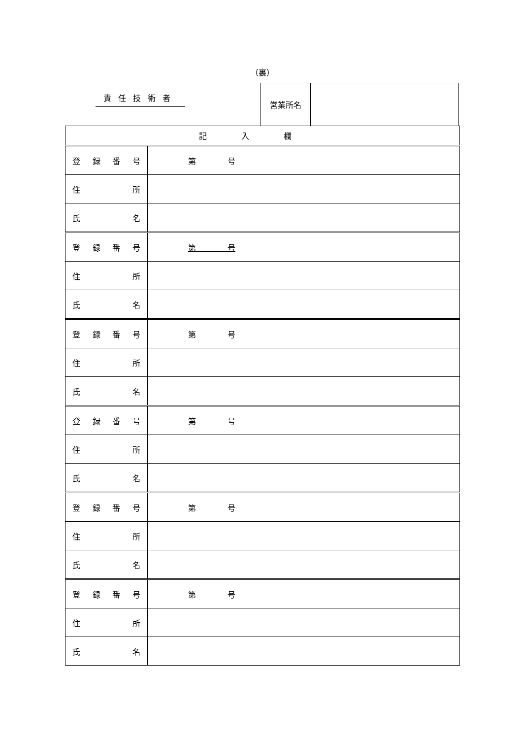（裏）
責任技術者
営業所名
| 記入欄 | |
| 登 録 番 号 | 第 号 |
| 住 所 | |
| 氏 名 | |
| 登 録 番 号 | 第 号 |
| 住 所 | |
| 氏 名 | |
| 登 録 番 号 | 第 号 |
| 住 所 | |
| 氏 名 | |
| 登 録 番 号 | 第 号 |
| 住 所 | |
| 氏 名 | |
| 登 録 番 号 | 第 号 |
| 住 所 | |
| 氏 名 | |
| 登 録 番 号 | 第 号 |
| 住 所 | |
| 氏 名 | |